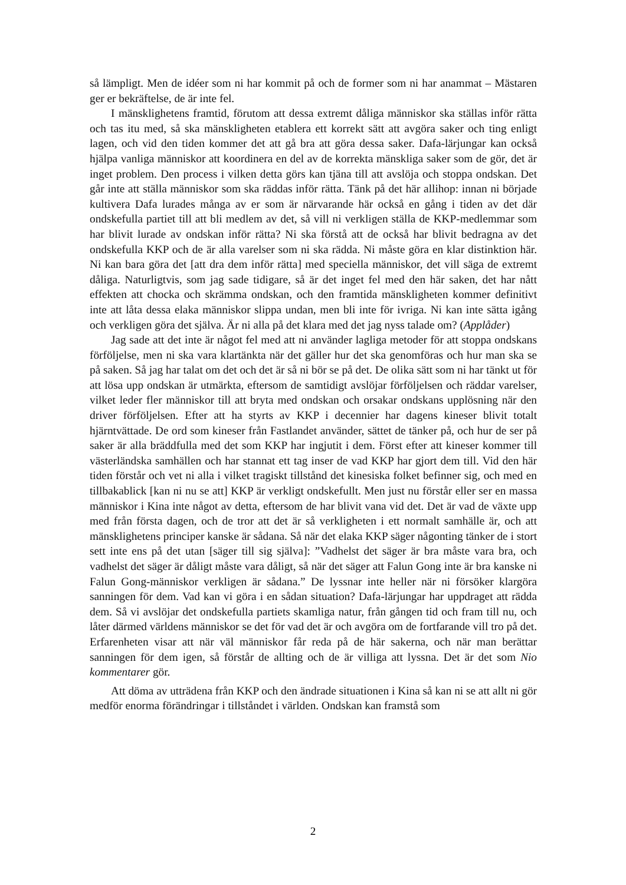så lämpligt. Men de idéer som ni har kommit på och de former som ni har anammat – Mästaren ger er bekräftelse, de är inte fel.
I mänsklighetens framtid, förutom att dessa extremt dåliga människor ska ställas inför rätta och tas itu med, så ska mänskligheten etablera ett korrekt sätt att avgöra saker och ting enligt lagen, och vid den tiden kommer det att gå bra att göra dessa saker. Dafa-lärjungar kan också hjälpa vanliga människor att koordinera en del av de korrekta mänskliga saker som de gör, det är inget problem. Den process i vilken detta görs kan tjäna till att avslöja och stoppa ondskan. Det går inte att ställa människor som ska räddas inför rätta. Tänk på det här allihop: innan ni började kultivera Dafa lurades många av er som är närvarande här också en gång i tiden av det där ondskefulla partiet till att bli medlem av det, så vill ni verkligen ställa de KKP-medlemmar som har blivit lurade av ondskan inför rätta? Ni ska förstå att de också har blivit bedragna av det ondskefulla KKP och de är alla varelser som ni ska rädda. Ni måste göra en klar distinktion här. Ni kan bara göra det [att dra dem inför rätta] med speciella människor, det vill säga de extremt dåliga. Naturligtvis, som jag sade tidigare, så är det inget fel med den här saken, det har nått effekten att chocka och skrämma ondskan, och den framtida mänskligheten kommer definitivt inte att låta dessa elaka människor slippa undan, men bli inte för ivriga. Ni kan inte sätta igång och verkligen göra det själva. Är ni alla på det klara med det jag nyss talade om? (Applåder)
Jag sade att det inte är något fel med att ni använder lagliga metoder för att stoppa ondskans förföljelse, men ni ska vara klartänkta när det gäller hur det ska genomföras och hur man ska se på saken. Så jag har talat om det och det är så ni bör se på det. De olika sätt som ni har tänkt ut för att lösa upp ondskan är utmärkta, eftersom de samtidigt avslöjar förföljelsen och räddar varelser, vilket leder fler människor till att bryta med ondskan och orsakar ondskans upplösning när den driver förföljelsen. Efter att ha styrts av KKP i decennier har dagens kineser blivit totalt hjärntvättade. De ord som kineser från Fastlandet använder, sättet de tänker på, och hur de ser på saker är alla bräddfulla med det som KKP har ingjutit i dem. Först efter att kineser kommer till västerländska samhällen och har stannat ett tag inser de vad KKP har gjort dem till. Vid den här tiden förstår och vet ni alla i vilket tragiskt tillstånd det kinesiska folket befinner sig, och med en tillbakablick [kan ni nu se att] KKP är verkligt ondskefullt. Men just nu förstår eller ser en massa människor i Kina inte något av detta, eftersom de har blivit vana vid det. Det är vad de växte upp med från första dagen, och de tror att det är så verkligheten i ett normalt samhälle är, och att mänsklighetens principer kanske är sådana. Så när det elaka KKP säger någonting tänker de i stort sett inte ens på det utan [säger till sig själva]: ”Vadhelst det säger är bra måste vara bra, och vadhelst det säger är dåligt måste vara dåligt, så när det säger att Falun Gong inte är bra kanske ni Falun Gong-människor verkligen är sådana.” De lyssnar inte heller när ni försöker klargöra sanningen för dem. Vad kan vi göra i en sådan situation? Dafa-lärjungar har uppdraget att rädda dem. Så vi avslöjar det ondskefulla partiets skamliga natur, från gången tid och fram till nu, och låter därmed världens människor se det för vad det är och avgöra om de fortfarande vill tro på det. Erfarenheten visar att när väl människor får reda på de här sakerna, och när man berättar sanningen för dem igen, så förstår de allting och de är villiga att lyssna. Det är det som Nio kommentarer gör.
Att döma av utträdena från KKP och den ändrade situationen i Kina så kan ni se att allt ni gör medför enorma förändringar i tillståndet i världen. Ondskan kan framstå som
2